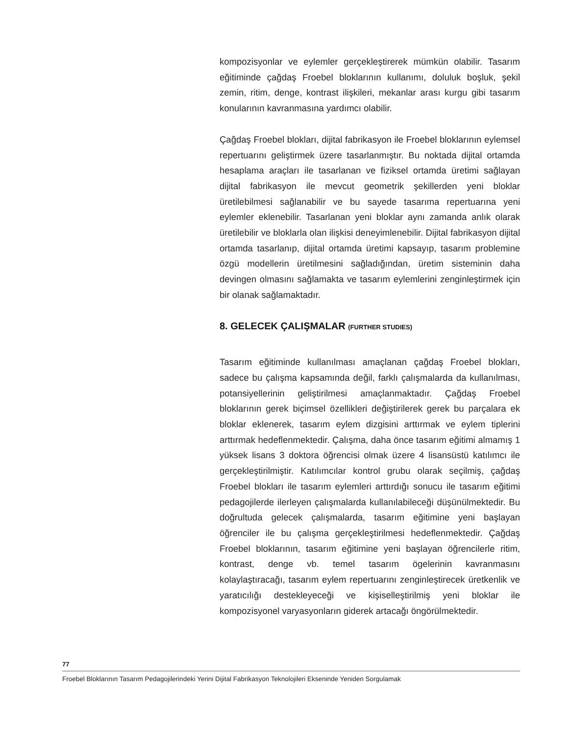kompozisyonlar ve eylemler gerçekleştirerek mümkün olabilir. Tasarım eğitiminde çağdaş Froebel bloklarının kullanımı, doluluk boşluk, şekil zemin, ritim, denge, kontrast ilişkileri, mekanlar arası kurgu gibi tasarım konularının kavranmasına yardımcı olabilir.
Çağdaş Froebel blokları, dijital fabrikasyon ile Froebel bloklarının eylemsel repertuarını geliştirmek üzere tasarlanmıştır. Bu noktada dijital ortamda hesaplama araçları ile tasarlanan ve fiziksel ortamda üretimi sağlayan dijital fabrikasyon ile mevcut geometrik şekillerden yeni bloklar üretilebilmesi sağlanabilir ve bu sayede tasarıma repertuarına yeni eylemler eklenebilir. Tasarlanan yeni bloklar aynı zamanda anlık olarak üretilebilir ve bloklarla olan ilişkisi deneyimlenebilir. Dijital fabrikasyon dijital ortamda tasarlanıp, dijital ortamda üretimi kapsayıp, tasarım problemine özgü modellerin üretilmesini sağladığından, üretim sisteminin daha devingen olmasını sağlamakta ve tasarım eylemlerini zenginleştirmek için bir olanak sağlamaktadır.
8. GELECEK ÇALIŞMALAR (FURTHER STUDIES)
Tasarım eğitiminde kullanılması amaçlanan çağdaş Froebel blokları, sadece bu çalışma kapsamında değil, farklı çalışmalarda da kullanılması, potansiyellerinin geliştirilmesi amaçlanmaktadır. Çağdaş Froebel bloklarının gerek biçimsel özellikleri değiştirilerek gerek bu parçalara ek bloklar eklenerek, tasarım eylem dizgisini arttırmak ve eylem tiplerini arttırmak hedeflenmektedir. Çalışma, daha önce tasarım eğitimi almamış 1 yüksek lisans 3 doktora öğrencisi olmak üzere 4 lisansüstü katılımcı ile gerçekleştirilmiştir. Katılımcılar kontrol grubu olarak seçilmiş, çağdaş Froebel blokları ile tasarım eylemleri arttırdığı sonucu ile tasarım eğitimi pedagojilerde ilerleyen çalışmalarda kullanılabileceği düşünülmektedir. Bu doğrultuda gelecek çalışmalarda, tasarım eğitimine yeni başlayan öğrenciler ile bu çalışma gerçekleştirilmesi hedeflenmektedir. Çağdaş Froebel bloklarının, tasarım eğitimine yeni başlayan öğrencilerle ritim, kontrast, denge vb. temel tasarım ögelerinin kavranmasını kolaylaştıracağı, tasarım eylem repertuarını zenginleştirecek üretkenlik ve yaratıcılığı destekleyeceği ve kişiselleştirilmiş yeni bloklar ile kompozisyonel varyasyonların giderek artacağı öngörülmektedir.
77
Froebel Bloklarının Tasarım Pedagojilerindeki Yerini Dijital Fabrikasyon Teknolojileri Ekseninde Yeniden Sorgulamak